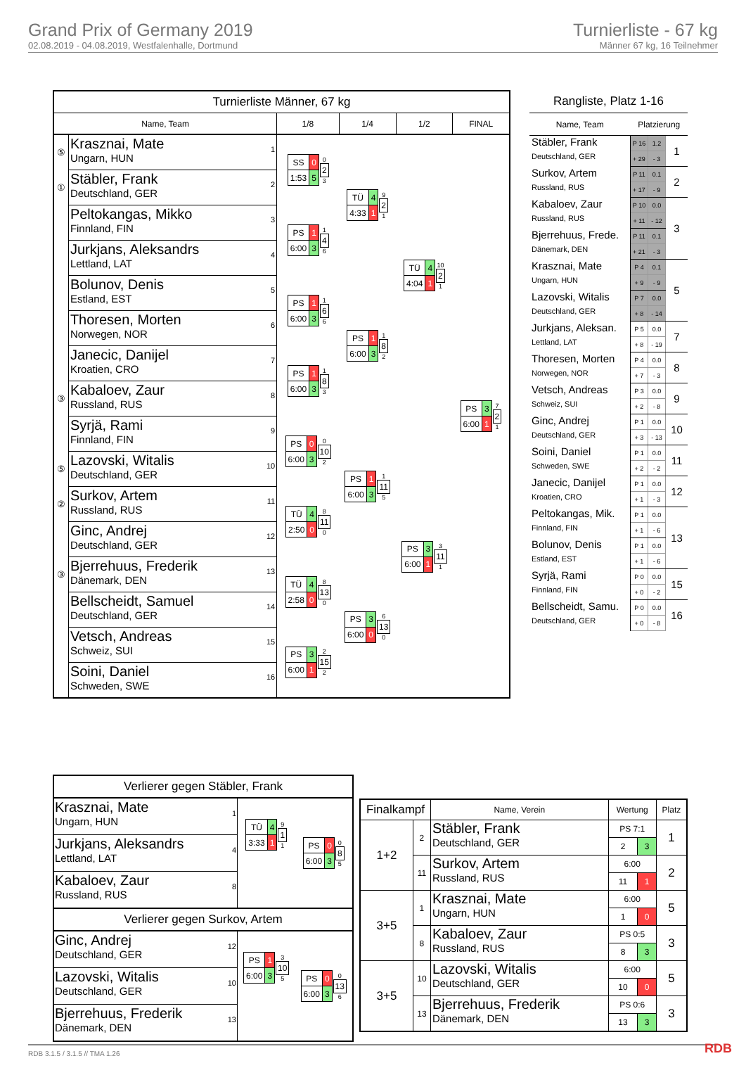Grand Prix of Germany 2019
02.08.2019 - 04.08.2019, Westfalenhalle, Dortmund
Turnierliste - 67 kg
Männer 67 kg, 16 Teilnehmer
| Turnierliste Männer, 67 kg | | | | | |
| --- | --- | --- | --- | --- | --- |
| Name, Team | | 1/8 | 1/4 | 1/2 | FINAL |
| ⑤ | 1 Krasznai, Mate Ungarn, HUN | / SS / 0 / / 1:53 / 5 / 0 2 3 | / TÜ / 4 / / 4:33 / 1 / 9 2 1 | / TÜ / 4 / / 4:04 / 1 / 10 2 1 | / PS / 3 / / 6:00 / 1 / 7 2 1 |
| ① | 2 Stäbler, Frank Deutschland, GER | | | | |
| | 3 Peltokangas, Mikko Finnland, FIN | / PS / 1 / / 6:00 / 3 / 1 4 6 | | | |
| | 4 Jurkjans, Aleksandrs Lettland, LAT | | | | |
| | 5 Bolunov, Denis Estland, EST | / PS / 1 / / 6:00 / 3 / 1 6 6 | / PS / 1 / / 6:00 / 3 / 1 8 2 | | |
| | 6 Thoresen, Morten Norwegen, NOR | | | | |
| | 7 Janecic, Danijel Kroatien, CRO | / PS / 1 / / 6:00 / 3 / 1 8 3 | | | |
| ③ | 8 Kabaloev, Zaur Russland, RUS | | | | |
| | 9 Syrjä, Rami Finnland, FIN | / PS / 0 / / 6:00 / 3 / 0 10 2 | / PS / 1 / / 6:00 / 3 / 1 11 5 | / PS / 3 / / 6:00 / 1 / 3 11 1 | |
| ⑤ | 10 Lazovski, Witalis Deutschland, GER | | | | |
| ② | 11 Surkov, Artem Russland, RUS | / TÜ / 4 / / 2:50 / 0 / 8 11 0 | | | |
| | 12 Ginc, Andrej Deutschland, GER | | | | |
| ③ | 13 Bjerrehuus, Frederik Dänemark, DEN | / TÜ / 4 / / 2:58 / 0 / 8 13 0 | / PS / 3 / / 6:00 / 0 / 6 13 0 | | |
| | 14 Bellscheidt, Samuel Deutschland, GER | | | | |
| | 15 Vetsch, Andreas Schweiz, SUI | / PS / 3 / / 6:00 / 1 / 2 15 2 | | | |
| | 16 Soini, Daniel Schweden, SWE | | | | |
| Rangliste, Platz 1-16 | | | |
| --- | --- | --- | --- |
| Name, Team | Platzierung | | |
| Stäbler, Frank Deutschland, GER | P 16 | 1.2 | 1 |
| | + 29 | - 3 | |
| Surkov, Artem Russland, RUS | P 11 | 0.1 | 2 |
| | + 17 | - 9 | |
| Kabaloev, Zaur Russland, RUS | P 10 | 0.0 | 3 |
| | + 11 | - 12 | |
| Bjerrehuus, Frede. Dänemark, DEN | P 11 | 0.1 | |
| | + 21 | - 3 | |
| Krasznai, Mate Ungarn, HUN | P 4 | 0.1 | 5 |
| | + 9 | - 9 | |
| Lazovski, Witalis Deutschland, GER | P 7 | 0.0 | |
| | + 8 | - 14 | |
| Jurkjans, Aleksan. Lettland, LAT | P 5 | 0.0 | 7 |
| | + 8 | - 19 | |
| Thoresen, Morten Norwegen, NOR | P 4 | 0.0 | 8 |
| | + 7 | - 3 | |
| Vetsch, Andreas Schweiz, SUI | P 3 | 0.0 | 9 |
| | + 2 | - 8 | |
| Ginc, Andrej Deutschland, GER | P 1 | 0.0 | 10 |
| | + 3 | - 13 | |
| Soini, Daniel Schweden, SWE | P 1 | 0.0 | 11 |
| | + 2 | - 2 | |
| Janecic, Danijel Kroatien, CRO | P 1 | 0.0 | 12 |
| | + 1 | - 3 | |
| Peltokangas, Mik. Finnland, FIN | P 1 | 0.0 | 13 |
| | + 1 | - 6 | |
| Bolunov, Denis Estland, EST | P 1 | 0.0 | |
| | + 1 | - 6 | |
| Syrjä, Rami Finnland, FIN | P 0 | 0.0 | 15 |
| | + 0 | - 2 | |
| Bellscheidt, Samu. Deutschland, GER | P 0 | 0.0 | 16 |
| | + 0 | - 8 | |
| Verlierer gegen Stäbler, Frank | | |
| 1 Krasznai, Mate Ungarn, HUN | / TÜ / 4 / / 3:33 / 1 / 9 1 1 | / PS / 0 / / 6:00 / 3 / 0 8 5 |
| 4 Jurkjans, Aleksandrs Lettland, LAT | | |
| 8 Kabaloev, Zaur Russland, RUS | | |
| Verlierer gegen Surkov, Artem | | |
| 12 Ginc, Andrej Deutschland, GER | / PS / 1 / / 6:00 / 3 / 3 10 5 | / PS / 0 / / 6:00 / 3 / 0 13 6 |
| 10 Lazovski, Witalis Deutschland, GER | | |
| 13 Bjerrehuus, Frederik Dänemark, DEN | | |
| Finalkampf | | Name, Verein | Wertung | | Platz |
| --- | --- | --- | --- | --- | --- |
| 1+2 | 2 | Stäbler, Frank Deutschland, GER | PS 7:1 | | 1 |
| | | | 2 | 3 | |
| | 11 | Surkov, Artem Russland, RUS | 6:00 | | 2 |
| | | | 11 | 1 | |
| 3+5 | 1 | Krasznai, Mate Ungarn, HUN | 6:00 | | 5 |
| | | | 1 | 0 | |
| | 8 | Kabaloev, Zaur Russland, RUS | PS 0:5 | | 3 |
| | | | 8 | 3 | |
| 3+5 | 10 | Lazovski, Witalis Deutschland, GER | 6:00 | | 5 |
| | | | 10 | 0 | |
| | 13 | Bjerrehuus, Frederik Dänemark, DEN | PS 0:6 | | 3 |
| | | | 13 | 3 | |
RDB 3.1.5 / 3.1.5 // TMA 1.26 RDB